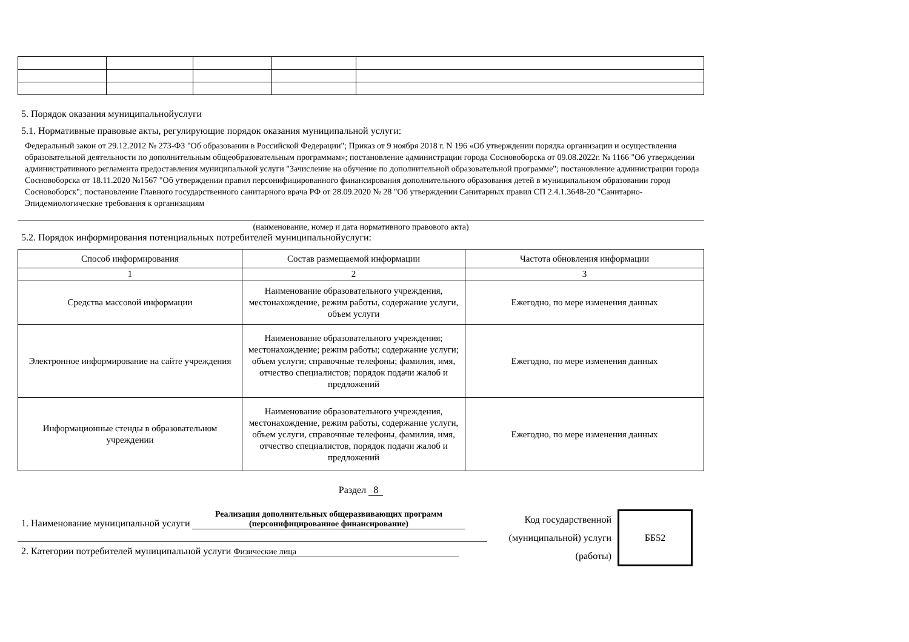5. Порядок оказания муниципальнойуслуги
5.1. Нормативные правовые акты, регулирующие порядок оказания муниципальной услуги:
Федеральный закон от 29.12.2012 № 273-ФЗ "Об образовании в Российской Федерации"; Приказ от 9 ноября 2018 г. N 196 «Об утверждении порядка организации и осуществления образовательной деятельности по дополнительным общеобразовательным программам»; постановление администрации города Сосновоборска от 09.08.2022г. № 1166 "Об утверждении административного регламента предоставления муниципальной услуги "Зачисление на обучение по дополнительной образовательной программе"; постановление администрации города Сосновоборска от 18.11.2020 №1567 "Об утверждении правил персонифицированного финансирования дополнительного образования детей в муниципальном образовании город Сосновоборск"; постановление Главного государственного санитарного врача РФ от 28.09.2020 № 28 "Об утверждении Санитарных правил СП 2.4.1.3648-20 "Санитарно-Эпидемиологические требования к организациям
(наименование, номер и дата нормативного правового акта)
5.2. Порядок информирования потенциальных потребителей муниципальнойуслуги:
| Способ информирования | Состав размещаемой информации | Частота обновления информации |
| --- | --- | --- |
| 1 | 2 | 3 |
| Средства массовой информации | Наименование образовательного учреждения, местонахождение, режим работы, содержание услуги, объем услуги | Ежегодно, по мере изменения данных |
| Электронное информирование на сайте учреждения | Наименование образовательного учреждения; местонахождение; режим работы; содержание услуги; объем услуги; справочные телефоны; фамилия, имя, отчество специалистов; порядок подачи жалоб и предложений | Ежегодно, по мере изменения данных |
| Информационные стенды в образовательном учреждении | Наименование образовательного учреждения, местонахождение, режим работы, содержание услуги, объем услуги, справочные телефоны, фамилия, имя, отчество специалистов, порядок подачи жалоб и предложений | Ежегодно, по мере изменения данных |
Раздел 8
1. Наименование муниципальной услуги Реализация дополнительных общеразвивающих программ (персонифицированное финансирование)
2. Категории потребителей муниципальной услуги Физические лица
Код государственной (муниципальной) услуги (работы)
ББ52